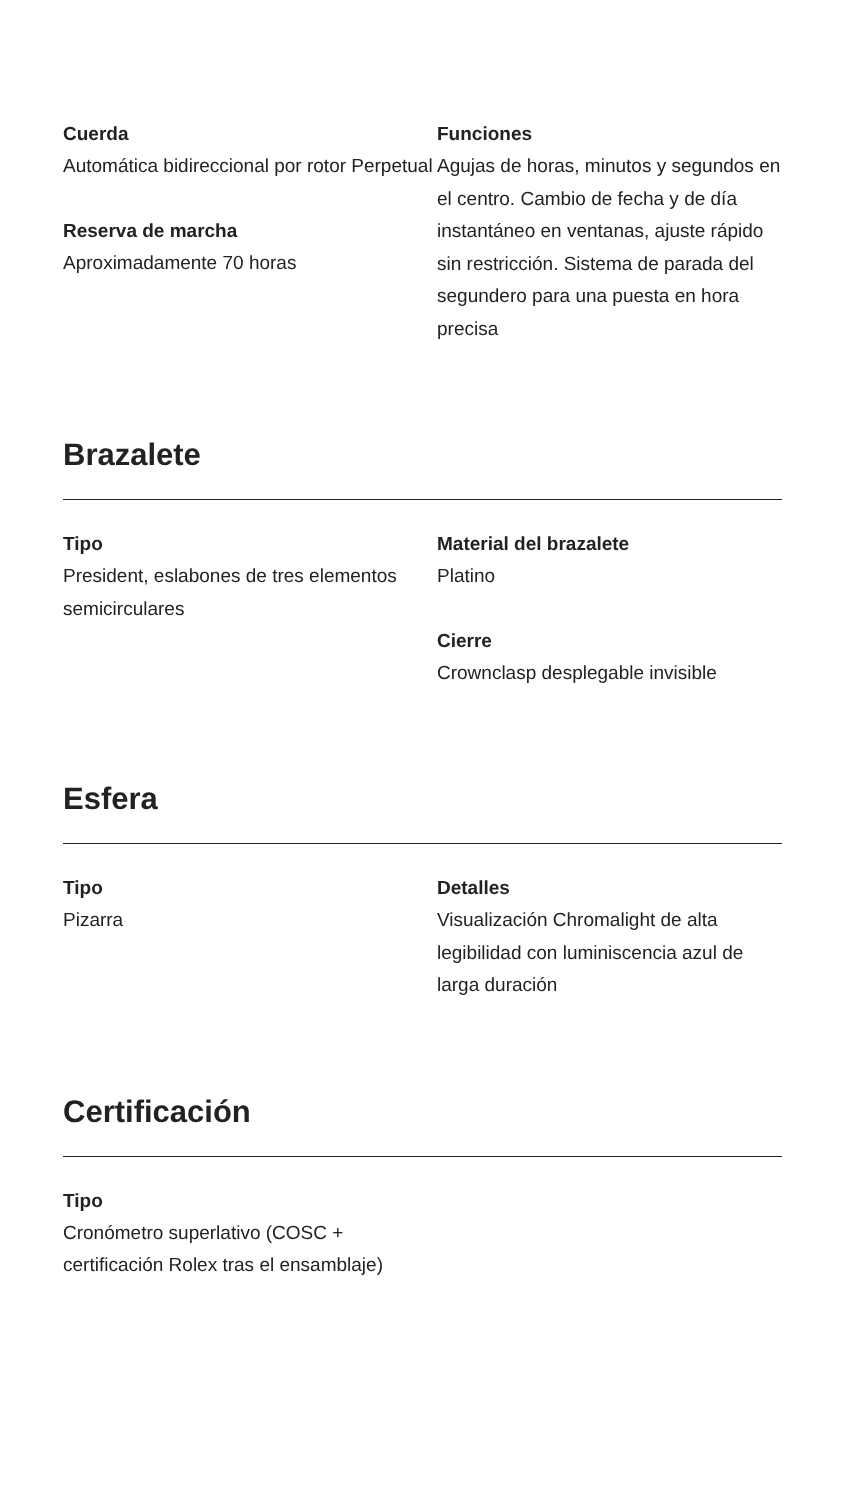Cuerda
Automática bidireccional por rotor Perpetual
Reserva de marcha
Aproximadamente 70 horas
Funciones
Agujas de horas, minutos y segundos en el centro. Cambio de fecha y de día instantáneo en ventanas, ajuste rápido sin restricción. Sistema de parada del segundero para una puesta en hora precisa
Brazalete
Tipo
President, eslabones de tres elementos semicirculares
Material del brazalete
Platino
Cierre
Crownclasp desplegable invisible
Esfera
Tipo
Pizarra
Detalles
Visualización Chromalight de alta legibilidad con luminiscencia azul de larga duración
Certificación
Tipo
Cronómetro superlativo (COSC + certificación Rolex tras el ensamblaje)